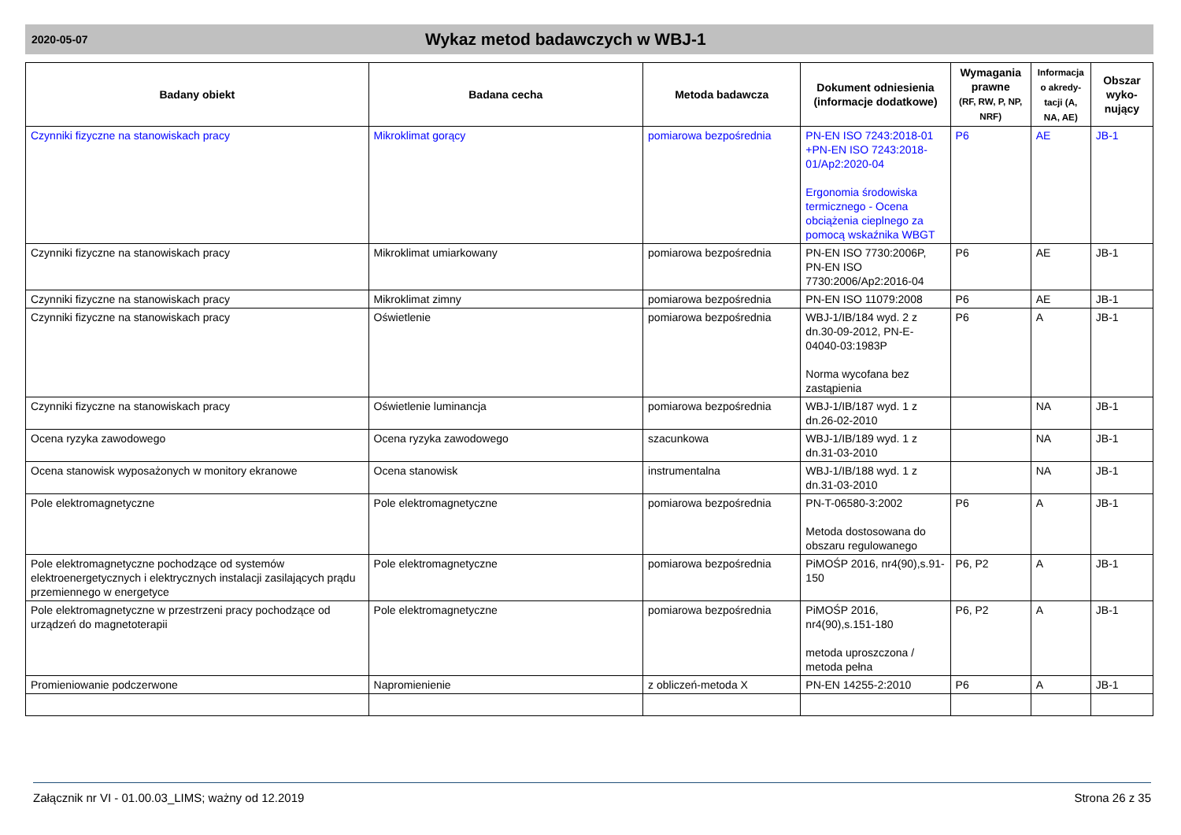2020-05-07
Wykaz metod badawczych w WBJ-1
| Badany obiekt | Badana cecha | Metoda badawcza | Dokument odniesienia (informacje dodatkowe) | Wymagania prawne (RF, RW, P, NP, NRF) | Informacja o akredy-tacji (A, NA, AE) | Obszar wyko-nujący |
| --- | --- | --- | --- | --- | --- | --- |
| Czynniki fizyczne na stanowiskach pracy | Mikroklimat gorący | pomiarowa bezpośrednia | PN-EN ISO 7243:2018-01 +PN-EN ISO 7243:2018-01/Ap2:2020-04 Ergonomia środowiska termicznego - Ocena obciążenia cieplnego za pomocą wskaźnika WBGT | P6 | AE | JB-1 |
| Czynniki fizyczne na stanowiskach pracy | Mikroklimat umiarkowany | pomiarowa bezpośrednia | PN-EN ISO 7730:2006P, PN-EN ISO 7730:2006/Ap2:2016-04 | P6 | AE | JB-1 |
| Czynniki fizyczne na stanowiskach pracy | Mikroklimat zimny | pomiarowa bezpośrednia | PN-EN ISO 11079:2008 | P6 | AE | JB-1 |
| Czynniki fizyczne na stanowiskach pracy | Oświetlenie | pomiarowa bezpośrednia | WBJ-1/IB/184 wyd. 2 z dn.30-09-2012, PN-E-04040-03:1983P Norma wycofana bez zastąpienia | P6 | A | JB-1 |
| Czynniki fizyczne na stanowiskach pracy | Oświetlenie luminancja | pomiarowa bezpośrednia | WBJ-1/IB/187 wyd. 1 z dn.26-02-2010 | | NA | JB-1 |
| Ocena ryzyka zawodowego | Ocena ryzyka zawodowego | szacunkowa | WBJ-1/IB/189 wyd. 1 z dn.31-03-2010 | | NA | JB-1 |
| Ocena stanowisk wyposażonych w monitory ekranowe | Ocena stanowisk | instrumentalna | WBJ-1/IB/188 wyd. 1 z dn.31-03-2010 | | NA | JB-1 |
| Pole elektromagnetyczne | Pole elektromagnetyczne | pomiarowa bezpośrednia | PN-T-06580-3:2002 Metoda dostosowana do obszaru regulowanego | P6 | A | JB-1 |
| Pole elektromagnetyczne pochodzące od systemów elektroenergetycznych i elektrycznych instalacji zasilających prądu przemiennego w energetyce | Pole elektromagnetyczne | pomiarowa bezpośrednia | PiMOŚP 2016, nr4(90),s.91-150 | P6, P2 | A | JB-1 |
| Pole elektromagnetyczne w przestrzeni pracy pochodzące od urządzeń do magnetoterapii | Pole elektromagnetyczne | pomiarowa bezpośrednia | PiMOŚP 2016, nr4(90),s.151-180 metoda uproszczona / metoda pełna | P6, P2 | A | JB-1 |
| Promieniowanie podczerwone | Napromienienie | z obliczeń-metoda X | PN-EN 14255-2:2010 | P6 | A | JB-1 |
Załącznik nr VI - 01.00.03_LIMS; ważny od 12.2019 Strona 26 z 35